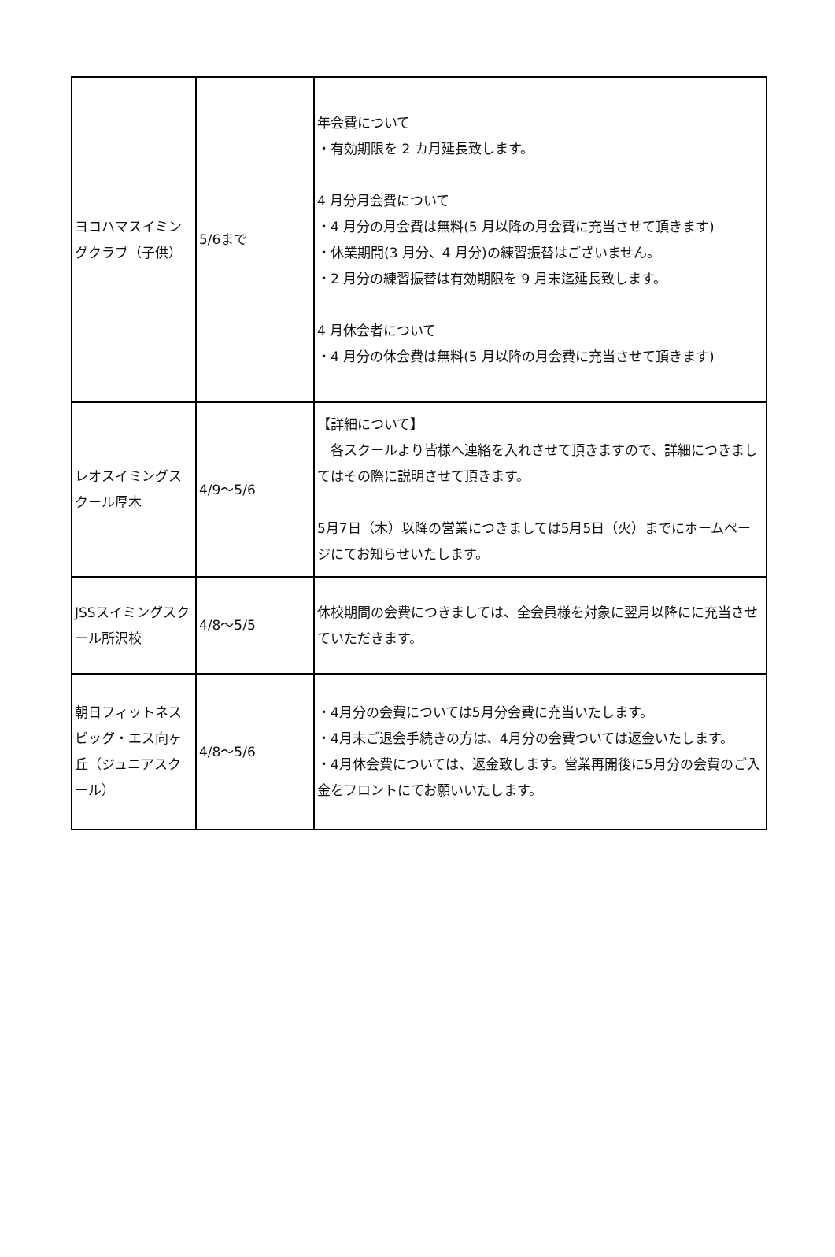| ヨコハマスイミングクラブ（子供） | 5/6まで | 年会費について ・有効期限を 2 カ月延長致します。 4 月分月会費について ・4 月分の月会費は無料(5 月以降の月会費に充当させて頂きます) ・休業期間(3 月分、4 月分)の練習振替はございません。 ・2 月分の練習振替は有効期限を 9 月末迄延長致します。 4 月休会者について ・4 月分の休会費は無料(5 月以降の月会費に充当させて頂きます) |
| レオスイミングスクール厚木 | 4/9～5/6 | 【詳細について】 各スクールより皆様へ連絡を入れさせて頂きますので、詳細につきましてはその際に説明させて頂きます。 5月7日（木）以降の営業につきましては5月5日（火）までにホームページにてお知らせいたします。 |
| JSSスイミングスクール所沢校 | 4/8～5/5 | 休校期間の会費につきましては、全会員様を対象に翌月以降にに充当させていただきます。 |
| 朝日フィットネスビッグ・エス向ヶ丘（ジュニアスクール） | 4/8～5/6 | ・4月分の会費については5月分会費に充当いたします。 ・4月末ご退会手続きの方は、4月分の会費ついては返金いたします。 ・4月休会費については、返金致します。営業再開後に5月分の会費のご入金をフロントにてお願いいたします。 |